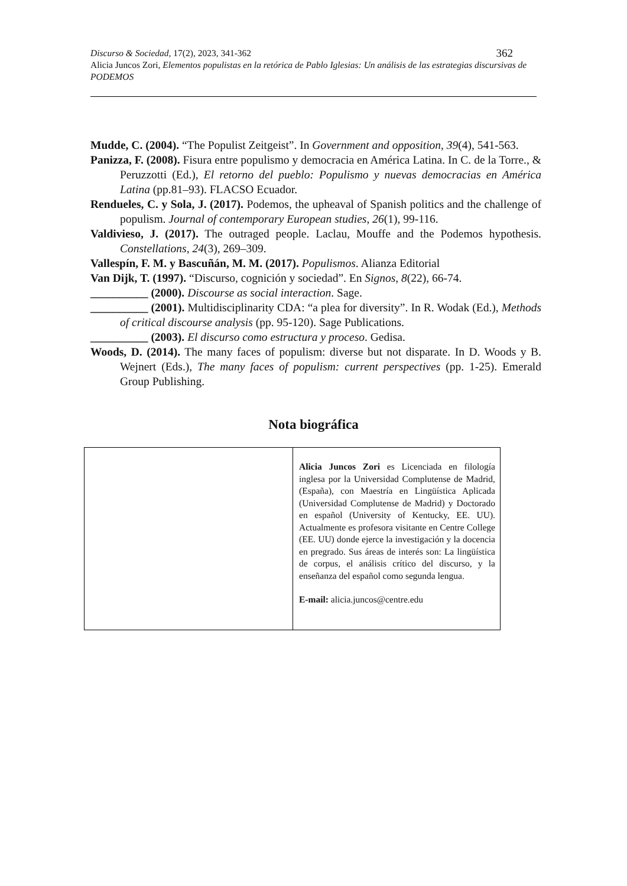362 Discurso & Sociedad, 17(2), 2023, 341-362
Alicia Juncos Zori, Elementos populistas en la retórica de Pablo Iglesias: Un análisis de las estrategias discursivas de PODEMOS
Mudde, C. (2004). “The Populist Zeitgeist”. In Government and opposition, 39(4), 541-563.
Panizza, F. (2008). Fisura entre populismo y democracia en América Latina. In C. de la Torre., & Peruzzotti (Ed.), El retorno del pueblo: Populismo y nuevas democracias en América Latina (pp.81–93). FLACSO Ecuador.
Rendueles, C. y Sola, J. (2017). Podemos, the upheaval of Spanish politics and the challenge of populism. Journal of contemporary European studies, 26(1), 99-116.
Valdivieso, J. (2017). The outraged people. Laclau, Mouffe and the Podemos hypothesis. Constellations, 24(3), 269–309.
Vallespín, F. M. y Bascuñán, M. M. (2017). Populismos. Alianza Editorial
Van Dijk, T. (1997). “Discurso, cognición y sociedad”. En Signos, 8(22), 66-74.
__________ (2000). Discourse as social interaction. Sage.
__________ (2001). Multidisciplinarity CDA: “a plea for diversity”. In R. Wodak (Ed.), Methods of critical discourse analysis (pp. 95-120). Sage Publications.
__________ (2003). El discurso como estructura y proceso. Gedisa.
Woods, D. (2014). The many faces of populism: diverse but not disparate. In D. Woods y B. Wejnert (Eds.), The many faces of populism: current perspectives (pp. 1-25). Emerald Group Publishing.
Nota biográfica
Alicia Juncos Zori es Licenciada en filología inglesa por la Universidad Complutense de Madrid, (España), con Maestría en Lingüística Aplicada (Universidad Complutense de Madrid) y Doctorado en español (University of Kentucky, EE. UU). Actualmente es profesora visitante en Centre College (EE. UU) donde ejerce la investigación y la docencia en pregrado. Sus áreas de interés son: La lingüística de corpus, el análisis crítico del discurso, y la enseñanza del español como segunda lengua.
E-mail: alicia.juncos@centre.edu